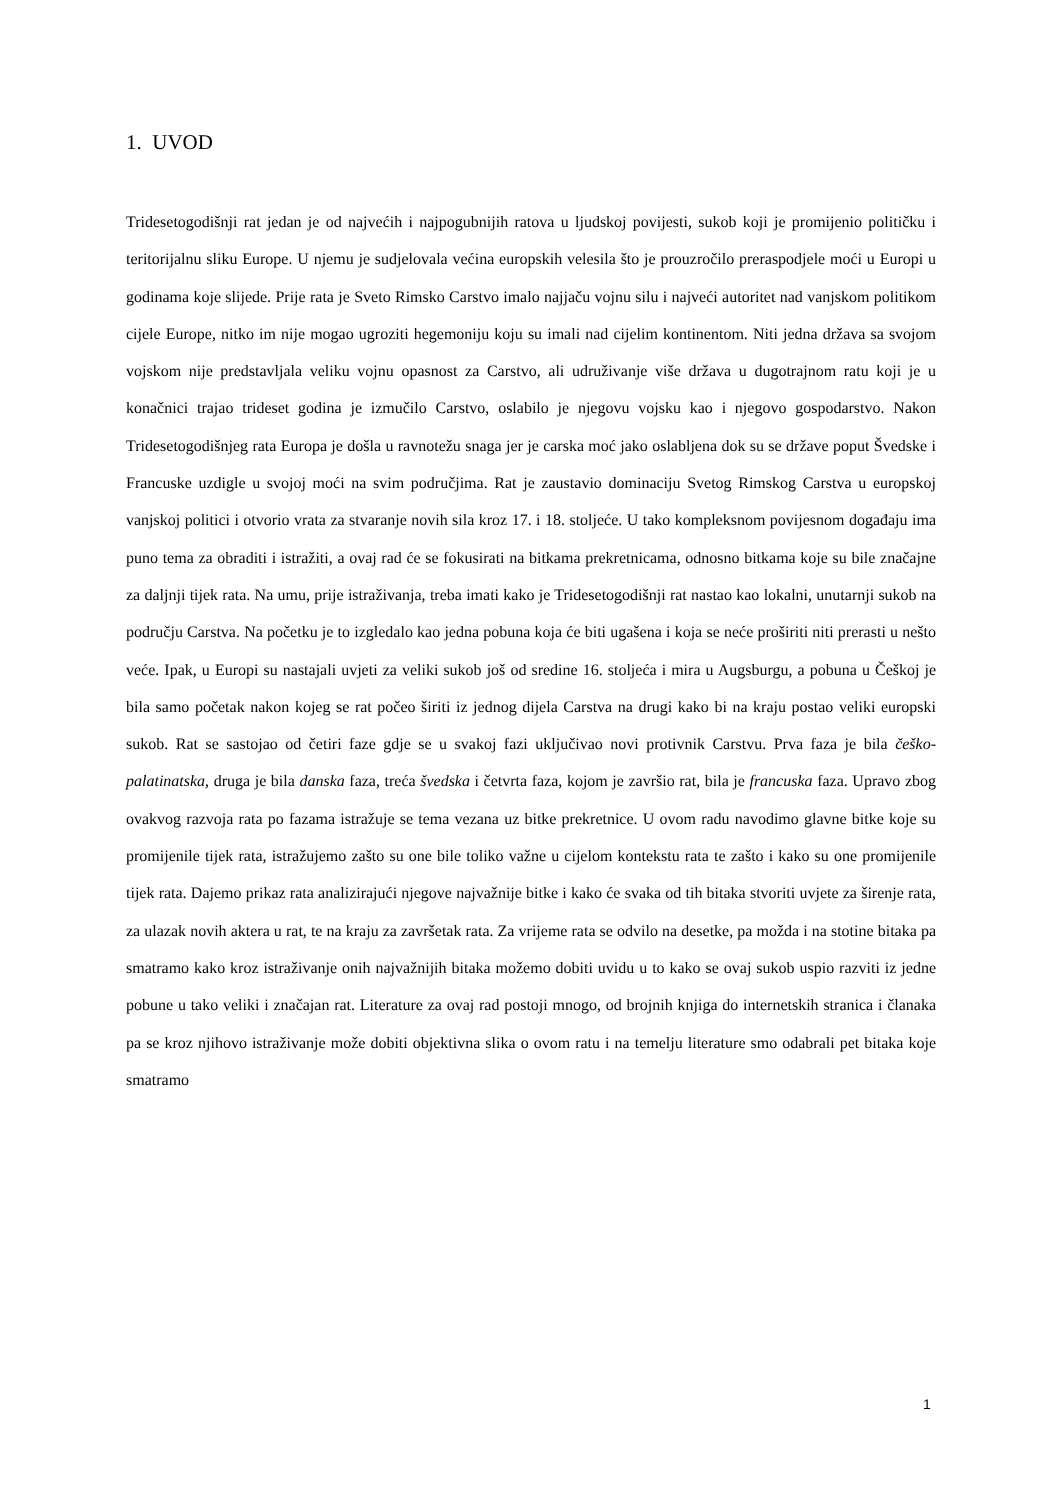1. UVOD
Tridesetogodišnji rat jedan je od najvećih i najpogubnijih ratova u ljudskoj povijesti, sukob koji je promijenio političku i teritorijalnu sliku Europe. U njemu je sudjelovala većina europskih velesila što je prouzročilo preraspodjele moći u Europi u godinama koje slijede. Prije rata je Sveto Rimsko Carstvo imalo najjaču vojnu silu i najveći autoritet nad vanjskom politikom cijele Europe, nitko im nije mogao ugroziti hegemoniju koju su imali nad cijelim kontinentom. Niti jedna država sa svojom vojskom nije predstavljala veliku vojnu opasnost za Carstvo, ali udruživanje više država u dugotrajnom ratu koji je u konačnici trajao trideset godina je izmučilo Carstvo, oslabilo je njegovu vojsku kao i njegovo gospodarstvo. Nakon Tridesetogodišnjeg rata Europa je došla u ravnotežu snaga jer je carska moć jako oslabljena dok su se države poput Švedske i Francuske uzdigle u svojoj moći na svim područjima. Rat je zaustavio dominaciju Svetog Rimskog Carstva u europskoj vanjskoj politici i otvorio vrata za stvaranje novih sila kroz 17. i 18. stoljeće. U tako kompleksnom povijesnom događaju ima puno tema za obraditi i istražiti, a ovaj rad će se fokusirati na bitkama prekretnicama, odnosno bitkama koje su bile značajne za daljnji tijek rata. Na umu, prije istraživanja, treba imati kako je Tridesetogodišnji rat nastao kao lokalni, unutarnji sukob na području Carstva. Na početku je to izgledalo kao jedna pobuna koja će biti ugašena i koja se neće proširiti niti prerasti u nešto veće. Ipak, u Europi su nastajali uvjeti za veliki sukob još od sredine 16. stoljeća i mira u Augsburgu, a pobuna u Češkoj je bila samo početak nakon kojeg se rat počeo širiti iz jednog dijela Carstva na drugi kako bi na kraju postao veliki europski sukob. Rat se sastojao od četiri faze gdje se u svakoj fazi uključivao novi protivnik Carstvu. Prva faza je bila češko-palatinatska, druga je bila danska faza, treća švedska i četvrta faza, kojom je završio rat, bila je francuska faza. Upravo zbog ovakvog razvoja rata po fazama istražuje se tema vezana uz bitke prekretnice. U ovom radu navodimo glavne bitke koje su promijenile tijek rata, istražujemo zašto su one bile toliko važne u cijelom kontekstu rata te zašto i kako su one promijenile tijek rata. Dajemo prikaz rata analizirajući njegove najvažnije bitke i kako će svaka od tih bitaka stvoriti uvjete za širenje rata, za ulazak novih aktera u rat, te na kraju za završetak rata. Za vrijeme rata se odvilo na desetke, pa možda i na stotine bitaka pa smatramo kako kroz istraživanje onih najvažnijih bitaka možemo dobiti uvidu u to kako se ovaj sukob uspio razviti iz jedne pobune u tako veliki i značajan rat. Literature za ovaj rad postoji mnogo, od brojnih knjiga do internetskih stranica i članaka pa se kroz njihovo istraživanje može dobiti objektivna slika o ovom ratu i na temelju literature smo odabrali pet bitaka koje smatramo
1